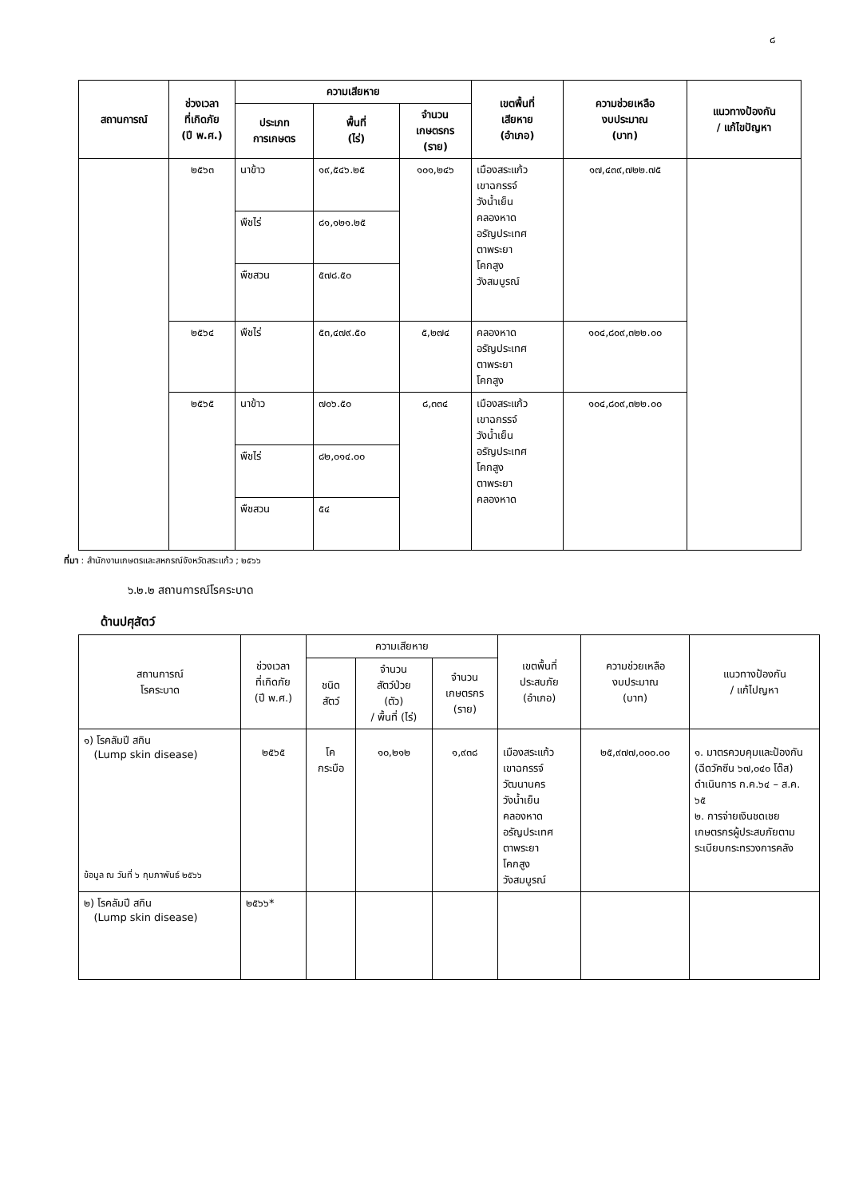๘
| สถานการณ์ | ช่วงเวลา ที่เกิดภัย (ปี พ.ศ.) | ความเสียหาย | | | เขตพื้นที่ เสียหาย (อำเภอ) | ความช่วยเหลือ งบประมาณ (บาท) | แนวทางป้องกัน / แก้ไขปัญหา |
| --- | --- | --- | --- | --- | --- | --- | --- |
| | | ประเภท การเกษตร | พื้นที่ (ไร่) | จำนวน เกษตรกร (ราย) | | | |
| | ๒๕๖๓ | นาข้าว | ๑๙,๕๔๖.๒๕ | ๑๐๑,๒๔๖ | เมืองสระแก้ว เขาฉกรรจ์ วังน้ำเย็น คลองหาด อรัญประเทศ ตาพระยา โคกสูง วังสมบูรณ์ | ๑๗,๔๓๙,๗๒๒.๗๕ | |
| | | พืชไร่ | ๘๑,๑๒๑.๒๕ | | | | |
| | | พืชสวน | ๕๗๘.๕๐ | | | | |
| | ๒๕๖๔ | พืชไร่ | ๕๓,๔๗๙.๕๐ | ๕,๒๗๔ | คลองหาด อรัญประเทศ ตาพระยา โคกสูง | ๑๐๔,๘๐๙,๓๒๒.๐๐ | |
| | ๒๕๖๕ | นาข้าว | ๗๐๖.๕๐ | ๘,๓๓๔ | เมืองสระแก้ว เขาฉกรรจ์ วังน้ำเย็น อรัญประเทศ โคกสูง ตาพระยา คลองหาด | ๑๐๔,๘๐๙,๓๒๒.๐๐ | |
| | | พืชไร่ | ๘๒,๐๑๔.๐๐ | | | | |
| | | พืชสวน | ๕๔ | | | | |
ที่มา : สำนักงานเกษตรและสหกรณ์จังหวัดสระแก้ว ; ๒๕๖๖
๖.๒.๒ สถานการณ์โรคระบาด
ด้านปศุสัตว์
| สถานการณ์ โรคระบาด | ช่วงเวลา ที่เกิดภัย (ปี พ.ศ.) | ความเสียหาย | | | เขตพื้นที่ ประสบภัย (อำเภอ) | ความช่วยเหลือ งบประมาณ (บาท) | แนวทางป้องกัน / แก้ไปญหา |
| --- | --- | --- | --- | --- | --- | --- | --- |
| | | ชนิด สัตว์ | จำนวน สัตว์ป่วย (ตัว) / พื้นที่ (ไร่) | จำนวน เกษตรกร (ราย) | | | |
| ๑) โรคลัมปี สกิน (Lump skin disease) ข้อมูล ณ วันที่ ๖ กุมภาพันธ์ ๒๕๖๖ | ๒๕๖๕ | โค กระบือ | ๑๐,๒๑๒ | ๑,๙๓๘ | เมืองสระแก้ว เขาฉกรรจ์ วัฒนานคร วังน้ำเย็น คลองหาด อรัญประเทศ ตาพระยา โคกสูง วังสมบูรณ์ | ๒๕,๙๗๗,๐๐๐.๐๐ | ๑. มาตรควบคุมและป้องกัน (ฉีดวัคซีน ๖๗,๐๔๐ โด๊ส) ดำเนินการ ก.ค.๖๔ – ส.ค. ๖๕ ๒. การจ่ายเงินชดเชยเกษตรกรผู้ประสบภัยตามระเบียบกระทรวงการคลัง |
| ๒) โรคลัมปี สกิน (Lump skin disease) | ๒๕๖๖* | | | | | | |